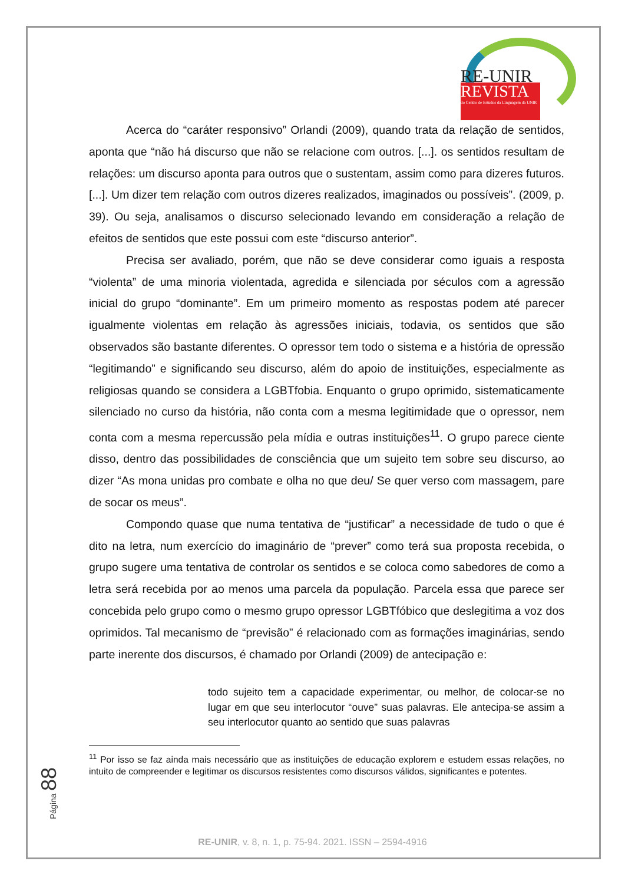RE-UNIR
REVISTA
do Centro de Estudos da Linguagem da UNIR
Acerca do “caráter responsivo” Orlandi (2009), quando trata da relação de sentidos, aponta que “não há discurso que não se relacione com outros. [...]. os sentidos resultam de relações: um discurso aponta para outros que o sustentam, assim como para dizeres futuros. [...]. Um dizer tem relação com outros dizeres realizados, imaginados ou possíveis”. (2009, p. 39). Ou seja, analisamos o discurso selecionado levando em consideração a relação de efeitos de sentidos que este possui com este “discurso anterior”.
Precisa ser avaliado, porém, que não se deve considerar como iguais a resposta “violenta” de uma minoria violentada, agredida e silenciada por séculos com a agressão inicial do grupo “dominante”. Em um primeiro momento as respostas podem até parecer igualmente violentas em relação às agressões iniciais, todavia, os sentidos que são observados são bastante diferentes. O opressor tem todo o sistema e a história de opressão “legitimando” e significando seu discurso, além do apoio de instituições, especialmente as religiosas quando se considera a LGBTfobia. Enquanto o grupo oprimido, sistematicamente silenciado no curso da história, não conta com a mesma legitimidade que o opressor, nem conta com a mesma repercussão pela mídia e outras instituições<sup>11</sup>. O grupo parece ciente disso, dentro das possibilidades de consciência que um sujeito tem sobre seu discurso, ao dizer “As mona unidas pro combate e olha no que deu/ Se quer verso com massagem, pare de socar os meus”.
Compondo quase que numa tentativa de “justificar” a necessidade de tudo o que é dito na letra, num exercício do imaginário de “prever” como terá sua proposta recebida, o grupo sugere uma tentativa de controlar os sentidos e se coloca como sabedores de como a letra será recebida por ao menos uma parcela da população. Parcela essa que parece ser concebida pelo grupo como o mesmo grupo opressor LGBTfóbico que deslegitima a voz dos oprimidos. Tal mecanismo de “previsão” é relacionado com as formações imaginárias, sendo parte inerente dos discursos, é chamado por Orlandi (2009) de antecipação e:
todo sujeito tem a capacidade experimentar, ou melhor, de colocar-se no lugar em que seu interlocutor “ouve” suas palavras. Ele antecipa-se assim a seu interlocutor quanto ao sentido que suas palavras
<sup>11</sup> Por isso se faz ainda mais necessário que as instituições de educação explorem e estudem essas relações, no intuito de compreender e legitimar os discursos resistentes como discursos válidos, significantes e potentes.
Página 88
RE-UNIR, v. 8, n. 1, p. 75-94. 2021. ISSN – 2594-4916